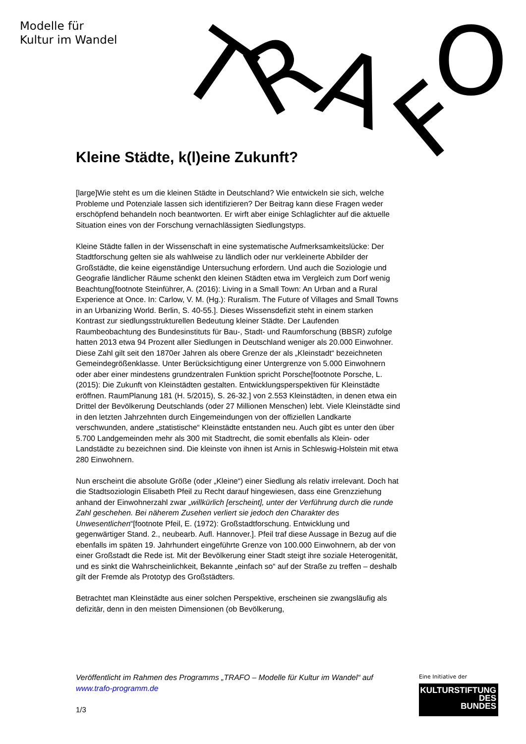Modelle für
Kultur im Wandel
T
R
A
F
O
Kleine Städte, k(l)eine Zukunft?
[large]Wie steht es um die kleinen Städte in Deutschland? Wie entwickeln sie sich, welche Probleme und Potenziale lassen sich identifizieren? Der Beitrag kann diese Fragen weder erschöpfend behandeln noch beantworten. Er wirft aber einige Schlaglichter auf die aktuelle Situation eines von der Forschung vernachlässigten Siedlungstyps.
Kleine Städte fallen in der Wissenschaft in eine systematische Aufmerksamkeitslücke: Der Stadtforschung gelten sie als wahlweise zu ländlich oder nur verkleinerte Abbilder der Großstädte, die keine eigenständige Untersuchung erfordern. Und auch die Soziologie und Geografie ländlicher Räume schenkt den kleinen Städten etwa im Vergleich zum Dorf wenig Beachtung[footnote Steinführer, A. (2016): Living in a Small Town: An Urban and a Rural Experience at Once. In: Carlow, V. M. (Hg.): Ruralism. The Future of Villages and Small Towns in an Urbanizing World. Berlin, S. 40-55.]. Dieses Wissensdefizit steht in einem starken Kontrast zur siedlungsstrukturellen Bedeutung kleiner Städte. Der Laufenden Raumbeobachtung des Bundesinstituts für Bau-, Stadt- und Raumforschung (BBSR) zufolge hatten 2013 etwa 94 Prozent aller Siedlungen in Deutschland weniger als 20.000 Einwohner. Diese Zahl gilt seit den 1870er Jahren als obere Grenze der als „Kleinstadt“ bezeichneten Gemeindegrößenklasse. Unter Berücksichtigung einer Untergrenze von 5.000 Einwohnern oder aber einer mindestens grundzentralen Funktion spricht Porsche[footnote Porsche, L. (2015): Die Zukunft von Kleinstädten gestalten. Entwicklungsperspektiven für Kleinstädte eröffnen. RaumPlanung 181 (H. 5/2015), S. 26-32.] von 2.553 Kleinstädten, in denen etwa ein Drittel der Bevölkerung Deutschlands (oder 27 Millionen Menschen) lebt. Viele Kleinstädte sind in den letzten Jahrzehnten durch Eingemeindungen von der offiziellen Landkarte verschwunden, andere „statistische“ Kleinstädte entstanden neu. Auch gibt es unter den über 5.700 Landgemeinden mehr als 300 mit Stadtrecht, die somit ebenfalls als Klein- oder Landstädte zu bezeichnen sind. Die kleinste von ihnen ist Arnis in Schleswig-Holstein mit etwa 280 Einwohnern.
Nun erscheint die absolute Größe (oder „Kleine“) einer Siedlung als relativ irrelevant. Doch hat die Stadtsoziologin Elisabeth Pfeil zu Recht darauf hingewiesen, dass eine Grenzziehung anhand der Einwohnerzahl zwar „willkürlich [erscheint], unter der Verführung durch die runde Zahl geschehen. Bei näherem Zusehen verliert sie jedoch den Charakter des Unwesentlichen“[footnote Pfeil, E. (1972): Großstadtforschung. Entwicklung und gegenwärtiger Stand. 2., neubearb. Aufl. Hannover.]. Pfeil traf diese Aussage in Bezug auf die ebenfalls im späten 19. Jahrhundert eingeführte Grenze von 100.000 Einwohnern, ab der von einer Großstadt die Rede ist. Mit der Bevölkerung einer Stadt steigt ihre soziale Heterogenität, und es sinkt die Wahrscheinlichkeit, Bekannte „einfach so“ auf der Straße zu treffen – deshalb gilt der Fremde als Prototyp des Großstädters.
Betrachtet man Kleinstädte aus einer solchen Perspektive, erscheinen sie zwangsläufig als defizitär, denn in den meisten Dimensionen (ob Bevölkerung,
Veröffentlicht im Rahmen des Programms „TRAFO – Modelle für Kultur im Wandel“ auf www.trafo-programm.de
1/3
Eine Initiative der
KULTURSTIFTUNG
DES
BUNDES